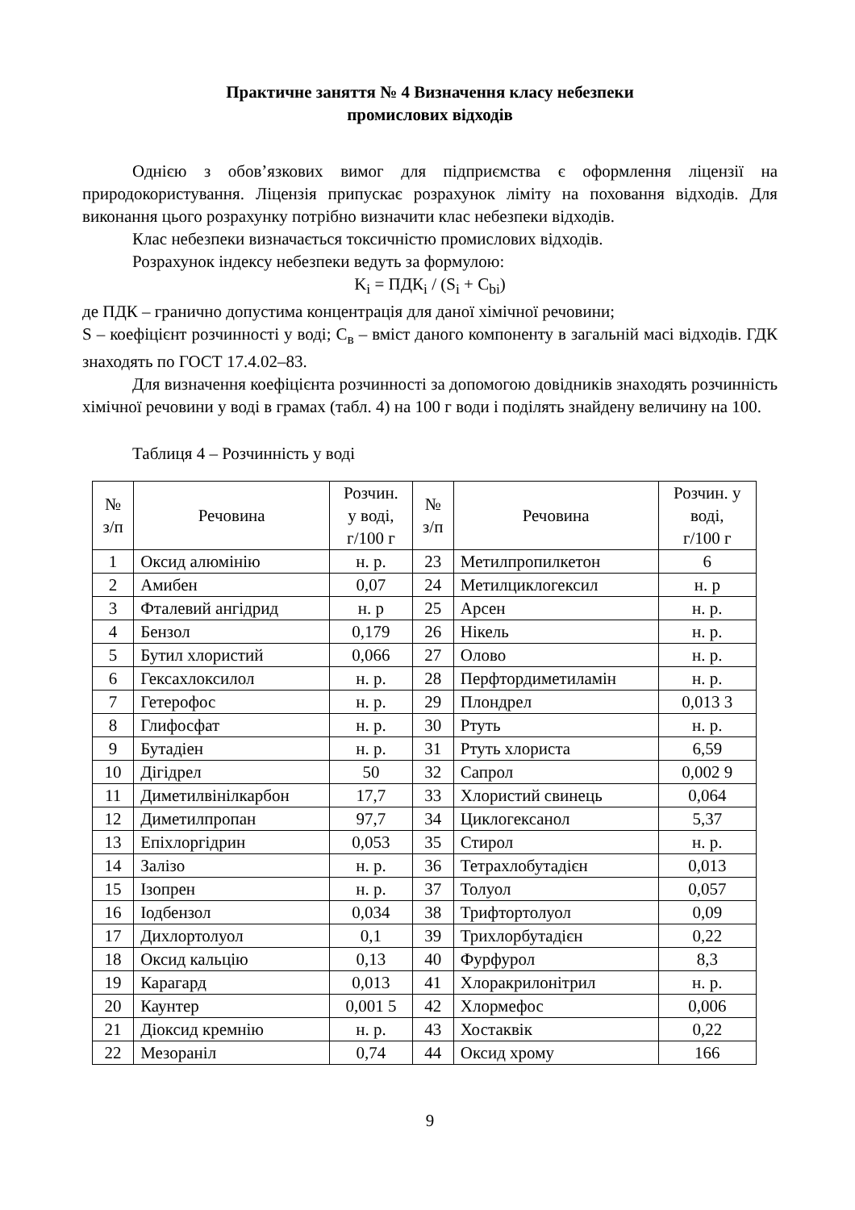Практичне заняття № 4 Визначення класу небезпеки
промислових відходів
Однією з обов’язкових вимог для підприємства є оформлення ліцензії на природокористування. Ліцензія припускає розрахунок ліміту на поховання відходів. Для виконання цього розрахунку потрібно визначити клас небезпеки відходів.
Клас небезпеки визначається токсичністю промислових відходів.
Розрахунок індексу небезпеки ведуть за формулою:
K<sub>i</sub> = ПДК<sub>i</sub> / (S<sub>i</sub> + C<sub>bi</sub>)
де ПДК – гранично допустима концентрація для даної хімічної речовини;
S – коефіцієнт розчинності у воді; С<sub>в</sub> – вміст даного компоненту в загальній масі відходів. ГДК знаходять по ГОСТ 17.4.02–83.
Для визначення коефіцієнта розчинності за допомогою довідників знаходять розчинність хімічної речовини у воді в грамах (табл. 4) на 100 г води і поділять знайдену величину на 100.
Таблиця 4 – Розчинність у воді
| № з/п | Речовина | Розчин. у воді, г/100 г | № з/п | Речовина | Розчин. у воді, г/100 г |
| --- | --- | --- | --- | --- | --- |
| 1 | Оксид алюмінію | н. р. | 23 | Метилпропилкетон | 6 |
| 2 | Амибен | 0,07 | 24 | Метилциклогексил | н. р |
| 3 | Фталевий ангідрид | н. р | 25 | Арсен | н. р. |
| 4 | Бензол | 0,179 | 26 | Нікель | н. р. |
| 5 | Бутил хлористий | 0,066 | 27 | Олово | н. р. |
| 6 | Гексахлоксилол | н. р. | 28 | Перфтордиметиламін | н. р. |
| 7 | Гетерофос | н. р. | 29 | Плондрел | 0,013 3 |
| 8 | Глифосфат | н. р. | 30 | Ртуть | н. р. |
| 9 | Бутадіен | н. р. | 31 | Ртуть хлориста | 6,59 |
| 10 | Дігідрел | 50 | 32 | Сапрол | 0,002 9 |
| 11 | Диметилвінілкарбон | 17,7 | 33 | Хлористий свинець | 0,064 |
| 12 | Диметилпропан | 97,7 | 34 | Циклогексанол | 5,37 |
| 13 | Епіхлоргідрин | 0,053 | 35 | Стирол | н. р. |
| 14 | Залізо | н. р. | 36 | Тетрахлобутадієн | 0,013 |
| 15 | Ізопрен | н. р. | 37 | Толуол | 0,057 |
| 16 | Іодбензол | 0,034 | 38 | Трифтортолуол | 0,09 |
| 17 | Дихлортолуол | 0,1 | 39 | Трихлорбутадієн | 0,22 |
| 18 | Оксид кальцію | 0,13 | 40 | Фурфурол | 8,3 |
| 19 | Карагард | 0,013 | 41 | Хлоракрилонітрил | н. р. |
| 20 | Каунтер | 0,001 5 | 42 | Хлормефос | 0,006 |
| 21 | Діоксид кремнію | н. р. | 43 | Хостаквік | 0,22 |
| 22 | Мезораніл | 0,74 | 44 | Оксид хрому | 166 |
9